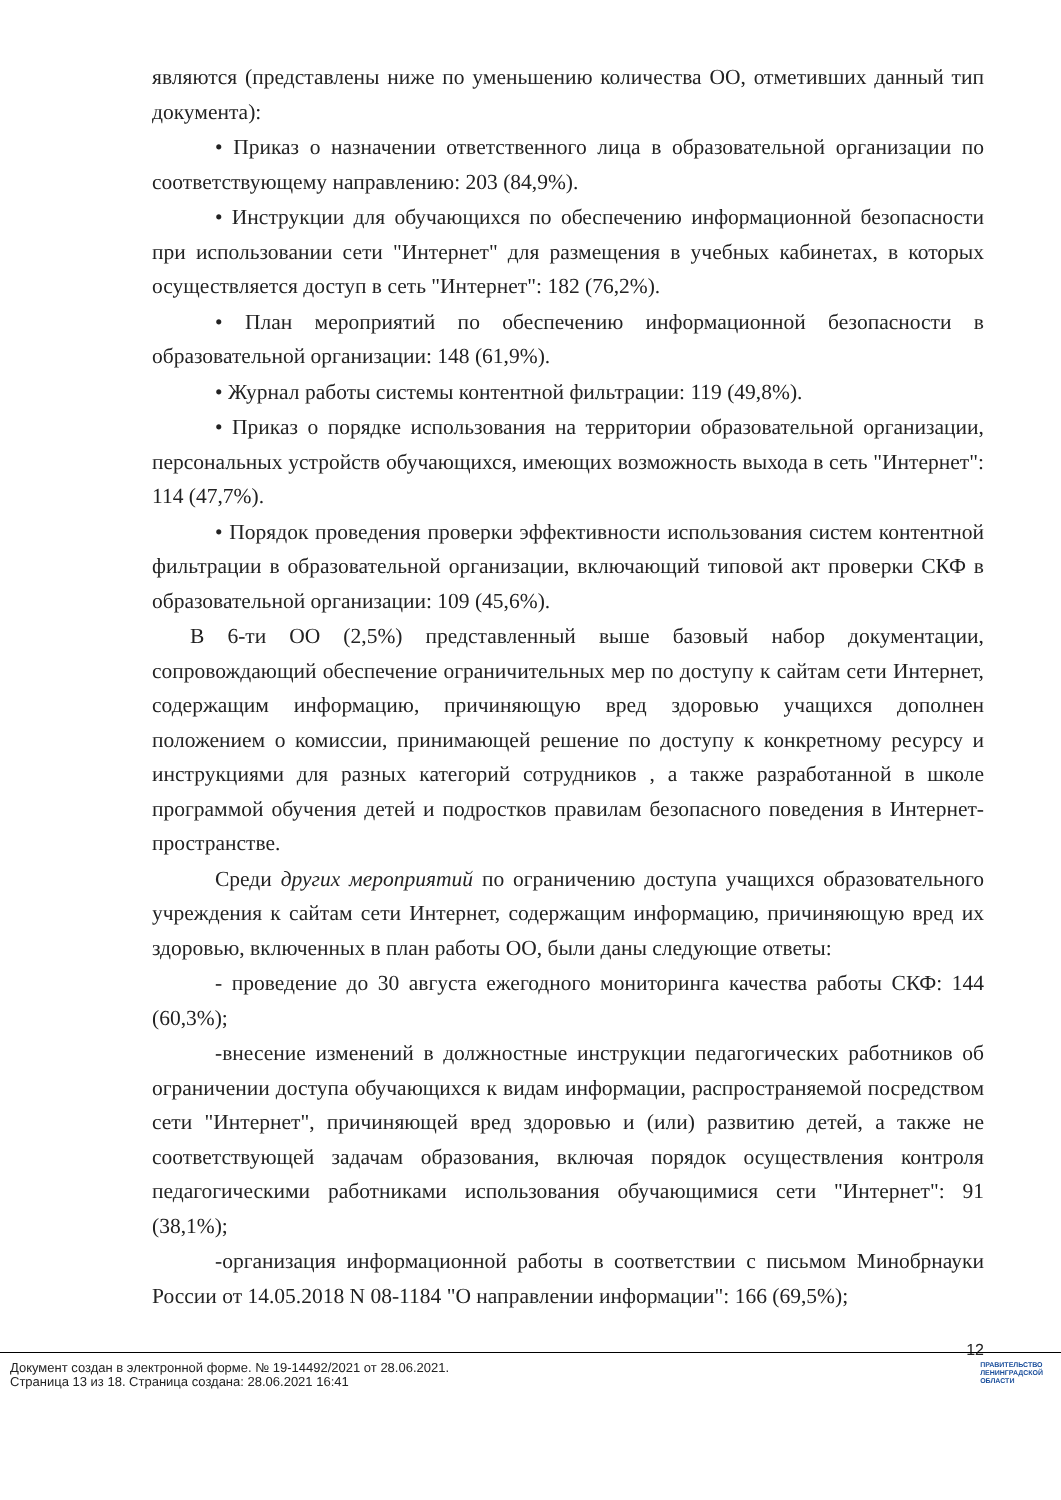являются (представлены ниже по уменьшению количества ОО, отметивших данный тип документа):
• Приказ о назначении ответственного лица в образовательной организации по соответствующему направлению: 203 (84,9%).
• Инструкции для обучающихся по обеспечению информационной безопасности при использовании сети "Интернет" для размещения в учебных кабинетах, в которых осуществляется доступ в сеть "Интернет": 182 (76,2%).
• План мероприятий по обеспечению информационной безопасности в образовательной организации: 148 (61,9%).
• Журнал работы системы контентной фильтрации: 119 (49,8%).
• Приказ о порядке использования на территории образовательной организации, персональных устройств обучающихся, имеющих возможность выхода в сеть "Интернет": 114 (47,7%).
• Порядок проведения проверки эффективности использования систем контентной фильтрации в образовательной организации, включающий типовой акт проверки СКФ в образовательной организации: 109 (45,6%).
В 6-ти ОО (2,5%) представленный выше базовый набор документации, сопровождающий обеспечение ограничительных мер по доступу к сайтам сети Интернет, содержащим информацию, причиняющую вред здоровью учащихся дополнен положением о комиссии, принимающей решение по доступу к конкретному ресурсу и инструкциями для разных категорий сотрудников , а также разработанной в школе программой обучения детей и подростков правилам безопасного поведения в Интернет-пространстве.
Среди других мероприятий по ограничению доступа учащихся образовательного учреждения к сайтам сети Интернет, содержащим информацию, причиняющую вред их здоровью, включенных в план работы ОО, были даны следующие ответы:
- проведение до 30 августа ежегодного мониторинга качества работы СКФ: 144 (60,3%);
-внесение изменений в должностные инструкции педагогических работников об ограничении доступа обучающихся к видам информации, распространяемой посредством сети "Интернет", причиняющей вред здоровью и (или) развитию детей, а также не соответствующей задачам образования, включая порядок осуществления контроля педагогическими работниками использования обучающимися сети "Интернет": 91 (38,1%);
-организация информационной работы в соответствии с письмом Минобрнауки России от 14.05.2018 N 08-1184 "О направлении информации": 166 (69,5%);
12
Документ создан в электронной форме. № 19-14492/2021 от 28.06.2021.
Страница 13 из 18. Страница создана: 28.06.2021 16:41
ПРАВИТЕЛЬСТВО
ЛЕНИНГРАДСКОЙ
ОБЛАСТИ